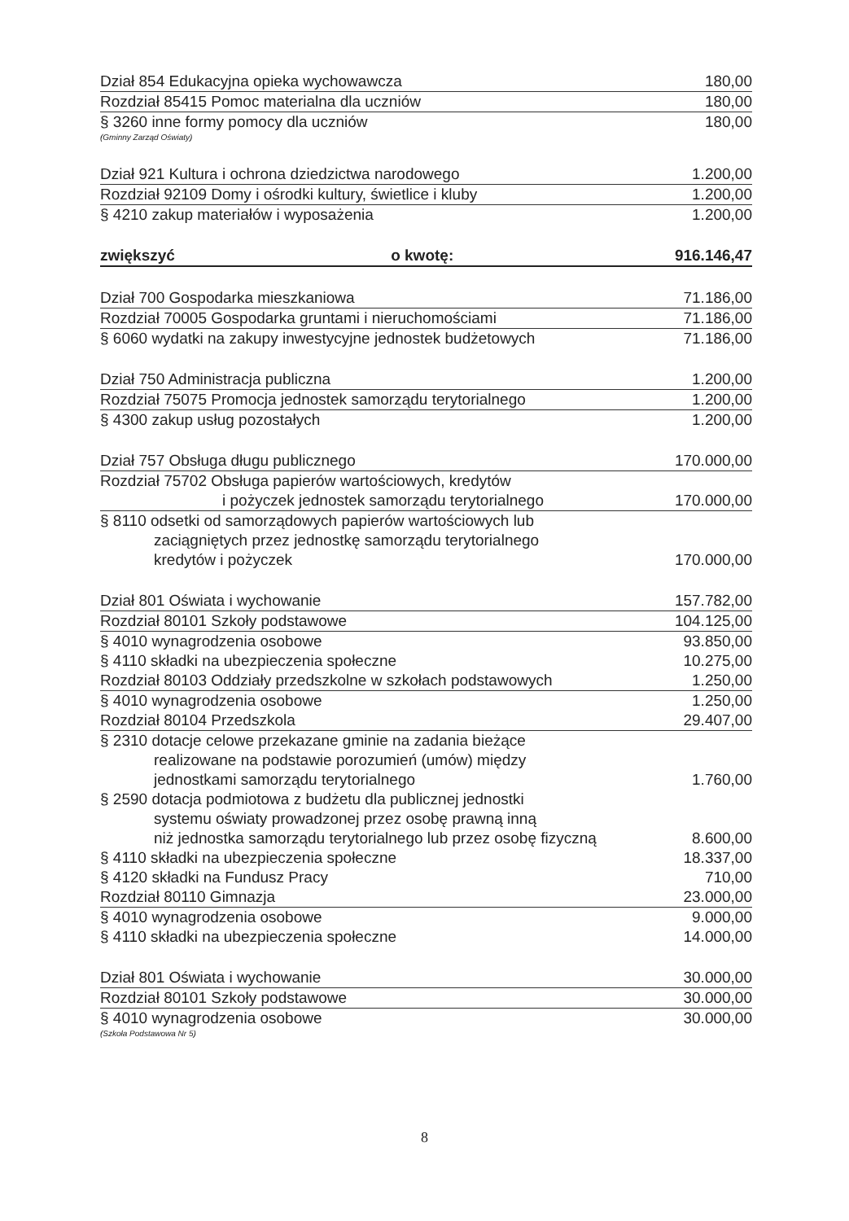| Dział 854 Edukacyjna opieka wychowawcza | 180,00 |
| Rozdział 85415 Pomoc materialna dla uczniów | 180,00 |
| § 3260 inne formy pomocy dla uczniów | 180,00 |
| (Gminny Zarząd Oświaty) | |
| Dział 921 Kultura i ochrona dziedzictwa narodowego | 1.200,00 |
| Rozdział 92109 Domy i ośrodki kultury, świetlice i kluby | 1.200,00 |
| § 4210 zakup materiałów i wyposażenia | 1.200,00 |
| zwiększyć o kwotę: | 916.146,47 |
| Dział 700 Gospodarka mieszkaniowa | 71.186,00 |
| Rozdział 70005 Gospodarka gruntami i nieruchomościami | 71.186,00 |
| § 6060 wydatki na zakupy inwestycyjne jednostek budżetowych | 71.186,00 |
| Dział 750 Administracja publiczna | 1.200,00 |
| Rozdział 75075 Promocja jednostek samorządu terytorialnego | 1.200,00 |
| § 4300 zakup usług pozostałych | 1.200,00 |
| Dział 757 Obsługa długu publicznego | 170.000,00 |
| Rozdział 75702 Obsługa papierów wartościowych, kredytów i pożyczek jednostek samorządu terytorialnego | 170.000,00 |
| § 8110 odsetki od samorządowych papierów wartościowych lub zaciągniętych przez jednostkę samorządu terytorialnego kredytów i pożyczek | 170.000,00 |
| Dział 801 Oświata i wychowanie | 157.782,00 |
| Rozdział 80101 Szkoły podstawowe | 104.125,00 |
| § 4010 wynagrodzenia osobowe | 93.850,00 |
| § 4110 składki na ubezpieczenia społeczne | 10.275,00 |
| Rozdział 80103 Oddziały przedszkolne w szkołach podstawowych | 1.250,00 |
| § 4010 wynagrodzenia osobowe | 1.250,00 |
| Rozdział 80104 Przedszkola | 29.407,00 |
| § 2310 dotacje celowe przekazane gminie na zadania bieżące realizowane na podstawie porozumień (umów) między jednostkami samorządu terytorialnego | 1.760,00 |
| § 2590 dotacja podmiotowa z budżetu dla publicznej jednostki systemu oświaty prowadzonej przez osobę prawną inną niż jednostka samorządu terytorialnego lub przez osobę fizyczną | 8.600,00 |
| § 4110 składki na ubezpieczenia społeczne | 18.337,00 |
| § 4120 składki na Fundusz Pracy | 710,00 |
| Rozdział 80110 Gimnazja | 23.000,00 |
| § 4010 wynagrodzenia osobowe | 9.000,00 |
| § 4110 składki na ubezpieczenia społeczne | 14.000,00 |
| Dział 801 Oświata i wychowanie | 30.000,00 |
| Rozdział 80101 Szkoły podstawowe | 30.000,00 |
| § 4010 wynagrodzenia osobowe | 30.000,00 |
| (Szkoła Podstawowa Nr 5) | |
8